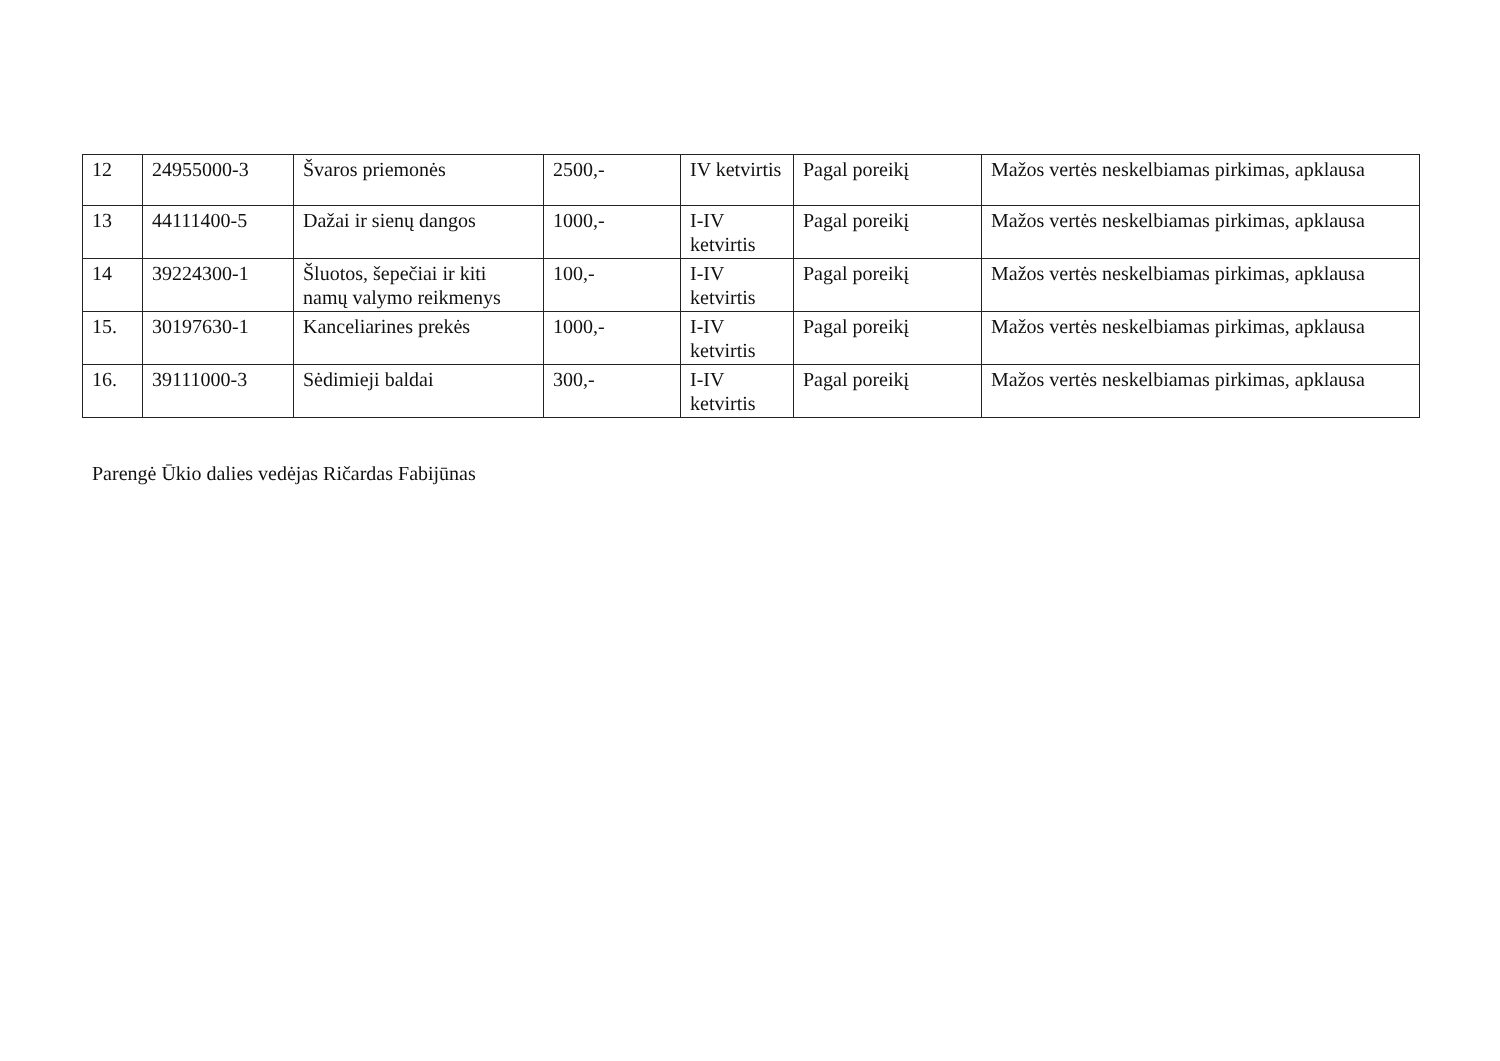| 12 | 24955000-3 | Švaros priemonės | 2500,- | IV ketvirtis | Pagal poreikį | Mažos vertės neskelbiamas pirkimas, apklausa |
| 13 | 44111400-5 | Dažai ir sienų dangos | 1000,- | I-IV ketvirtis | Pagal poreikį | Mažos vertės neskelbiamas pirkimas, apklausa |
| 14 | 39224300-1 | Šluotos, šepečiai ir kiti namų valymo reikmenys | 100,- | I-IV ketvirtis | Pagal poreikį | Mažos vertės neskelbiamas pirkimas, apklausa |
| 15. | 30197630-1 | Kanceliarines prekės | 1000,- | I-IV ketvirtis | Pagal poreikį | Mažos vertės neskelbiamas pirkimas, apklausa |
| 16. | 39111000-3 | Sėdimieji baldai | 300,- | I-IV ketvirtis | Pagal poreikį | Mažos vertės neskelbiamas pirkimas, apklausa |
Parengė Ūkio dalies vedėjas Ričardas Fabijūnas